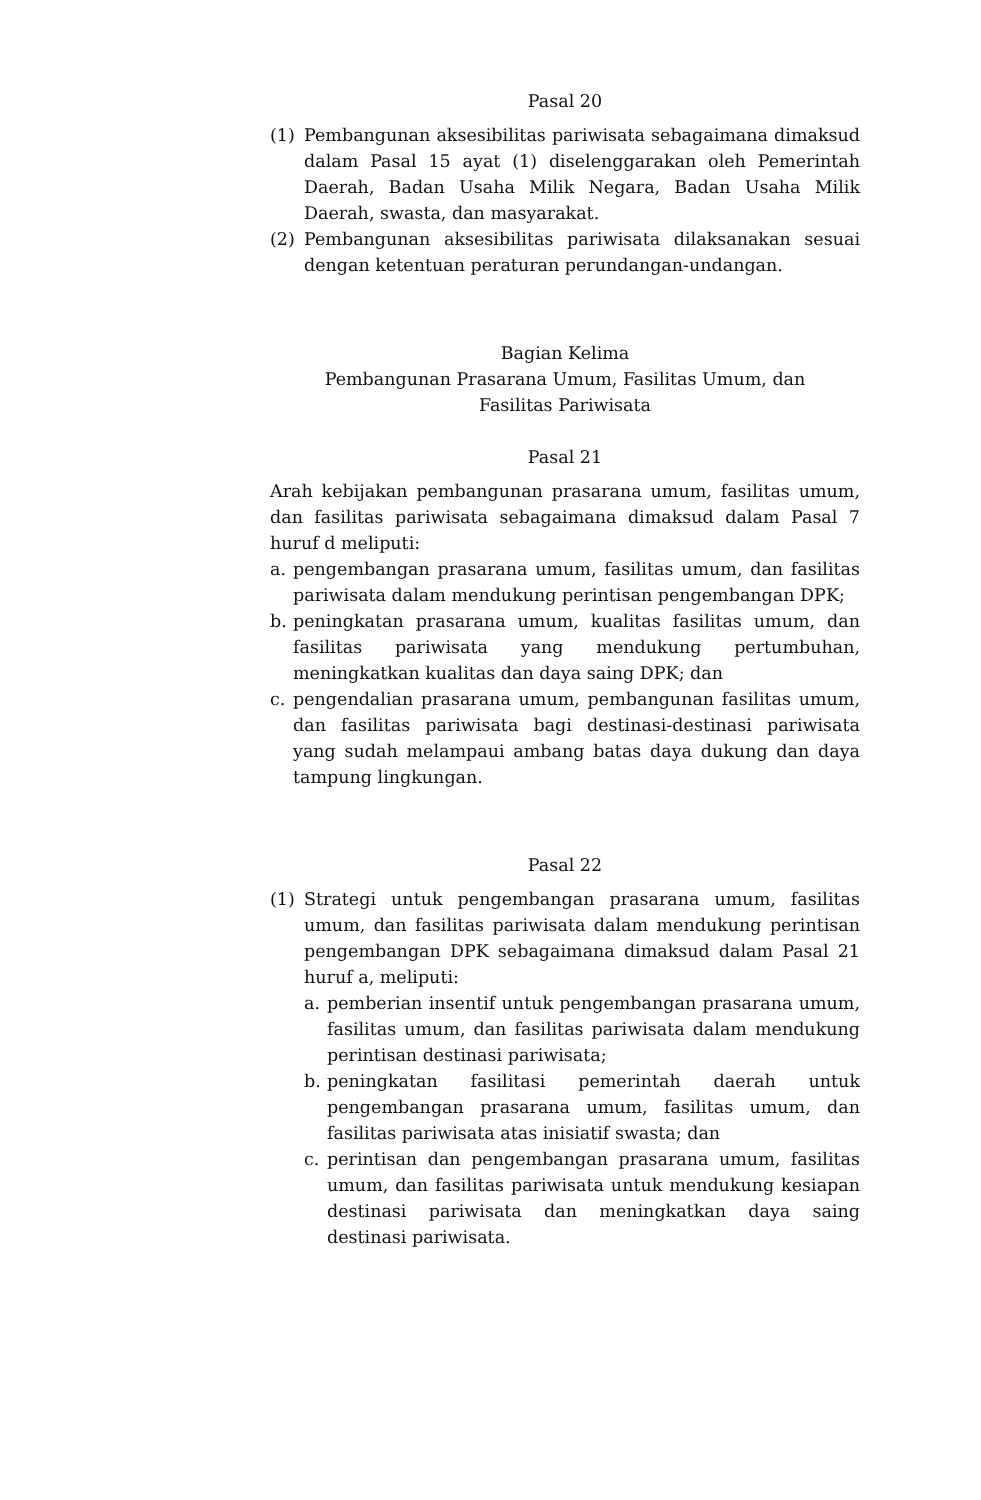Pasal 20
(1) Pembangunan aksesibilitas pariwisata sebagaimana dimaksud dalam Pasal 15 ayat (1) diselenggarakan oleh Pemerintah Daerah, Badan Usaha Milik Negara, Badan Usaha Milik Daerah, swasta, dan masyarakat.
(2) Pembangunan aksesibilitas pariwisata dilaksanakan sesuai dengan ketentuan peraturan perundangan-undangan.
Bagian Kelima
Pembangunan Prasarana Umum, Fasilitas Umum, dan
Fasilitas Pariwisata
Pasal 21
Arah kebijakan pembangunan prasarana umum, fasilitas umum, dan fasilitas pariwisata sebagaimana dimaksud dalam Pasal 7 huruf d meliputi:
a. pengembangan prasarana umum, fasilitas umum, dan fasilitas pariwisata dalam mendukung perintisan pengembangan DPK;
b. peningkatan prasarana umum, kualitas fasilitas umum, dan fasilitas pariwisata yang mendukung pertumbuhan, meningkatkan kualitas dan daya saing DPK; dan
c. pengendalian prasarana umum, pembangunan fasilitas umum, dan fasilitas pariwisata bagi destinasi-destinasi pariwisata yang sudah melampaui ambang batas daya dukung dan daya tampung lingkungan.
Pasal 22
(1) Strategi untuk pengembangan prasarana umum, fasilitas umum, dan fasilitas pariwisata dalam mendukung perintisan pengembangan DPK sebagaimana dimaksud dalam Pasal 21 huruf a, meliputi:
a. pemberian insentif untuk pengembangan prasarana umum, fasilitas umum, dan fasilitas pariwisata dalam mendukung perintisan destinasi pariwisata;
b. peningkatan fasilitasi pemerintah daerah untuk pengembangan prasarana umum, fasilitas umum, dan fasilitas pariwisata atas inisiatif swasta; dan
c. perintisan dan pengembangan prasarana umum, fasilitas umum, dan fasilitas pariwisata untuk mendukung kesiapan destinasi pariwisata dan meningkatkan daya saing destinasi pariwisata.